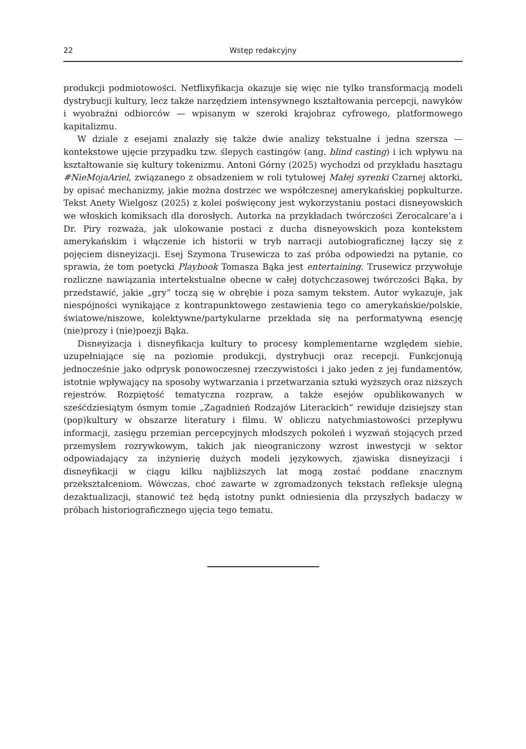22 Wstęp redakcyjny
produkcji podmiotowości. Netflixyfikacja okazuje się więc nie tylko transformacją modeli dystrybucji kultury, lecz także narzędziem intensywnego kształtowania percepcji, nawyków i wyobraźni odbiorców — wpisanym w szeroki krajobraz cyfrowego, platformowego kapitalizmu.
W dziale z esejami znalazły się także dwie analizy tekstualne i jedna szersza — kontekstowe ujęcie przypadku tzw. ślepych castingów (ang. blind casting) i ich wpływu na kształtowanie się kultury tokenizmu. Antoni Górny (2025) wychodzi od przykładu hasztagu #NieMojaAriel, związanego z obsadzeniem w roli tytułowej Małej syrenki Czarnej aktorki, by opisać mechanizmy, jakie można dostrzec we współczesnej amerykańskiej popkulturze. Tekst Anety Wielgosz (2025) z kolei poświęcony jest wykorzystaniu postaci disneyowskich we włoskich komiksach dla dorosłych. Autorka na przykładach twórczości Zerocalcare’a i Dr. Piry rozważa, jak ulokowanie postaci z ducha disneyowskich poza kontekstem amerykańskim i włączenie ich historii w tryb narracji autobiograficznej łączy się z pojęciem disneyizacji. Esej Szymona Trusewicza to zaś próba odpowiedzi na pytanie, co sprawia, że tom poetycki Playbook Tomasza Bąka jest entertaining. Trusewicz przywołuje rozliczne nawiązania intertekstualne obecne w całej dotychczasowej twórczości Bąka, by przedstawić, jakie „gry” toczą się w obrębie i poza samym tekstem. Autor wykazuje, jak niespójności wynikające z kontrapunktowego zestawienia tego co amerykańskie/polskie, światowe/niszowe, kolektywne/partykularne przekłada się na performatywną esencję (nie)prozy i (nie)poezji Bąka.
Disneyizacja i disneyfikacja kultury to procesy komplementarne względem siebie, uzupełniające się na poziomie produkcji, dystrybucji oraz recepcji. Funkcjonują jednocześnie jako odprysk ponowoczesnej rzeczywistości i jako jeden z jej fundamentów, istotnie wpływający na sposoby wytwarzania i przetwarzania sztuki wyższych oraz niższych rejestrów. Rozpiętość tematyczna rozpraw, a także esejów opublikowanych w sześćdziesiątym ósmym tomie „Zagadnień Rodzajów Literackich” rewiduje dzisiejszy stan (pop)kultury w obszarze literatury i filmu. W obliczu natychmiastowości przepływu informacji, zasięgu przemian percepcyjnych młodszych pokoleń i wyzwań stojących przed przemysłem rozrywkowym, takich jak nieograniczony wzrost inwestycji w sektor odpowiadający za inżynierię dużych modeli językowych, zjawiska disneyizacji i disneyfikacji w ciągu kilku najbliższych lat mogą zostać poddane znacznym przekształceniom. Wówczas, choć zawarte w zgromadzonych tekstach refleksje ulegną dezaktualizacji, stanowić też będą istotny punkt odniesienia dla przyszłych badaczy w próbach historiograficznego ujęcia tego tematu.